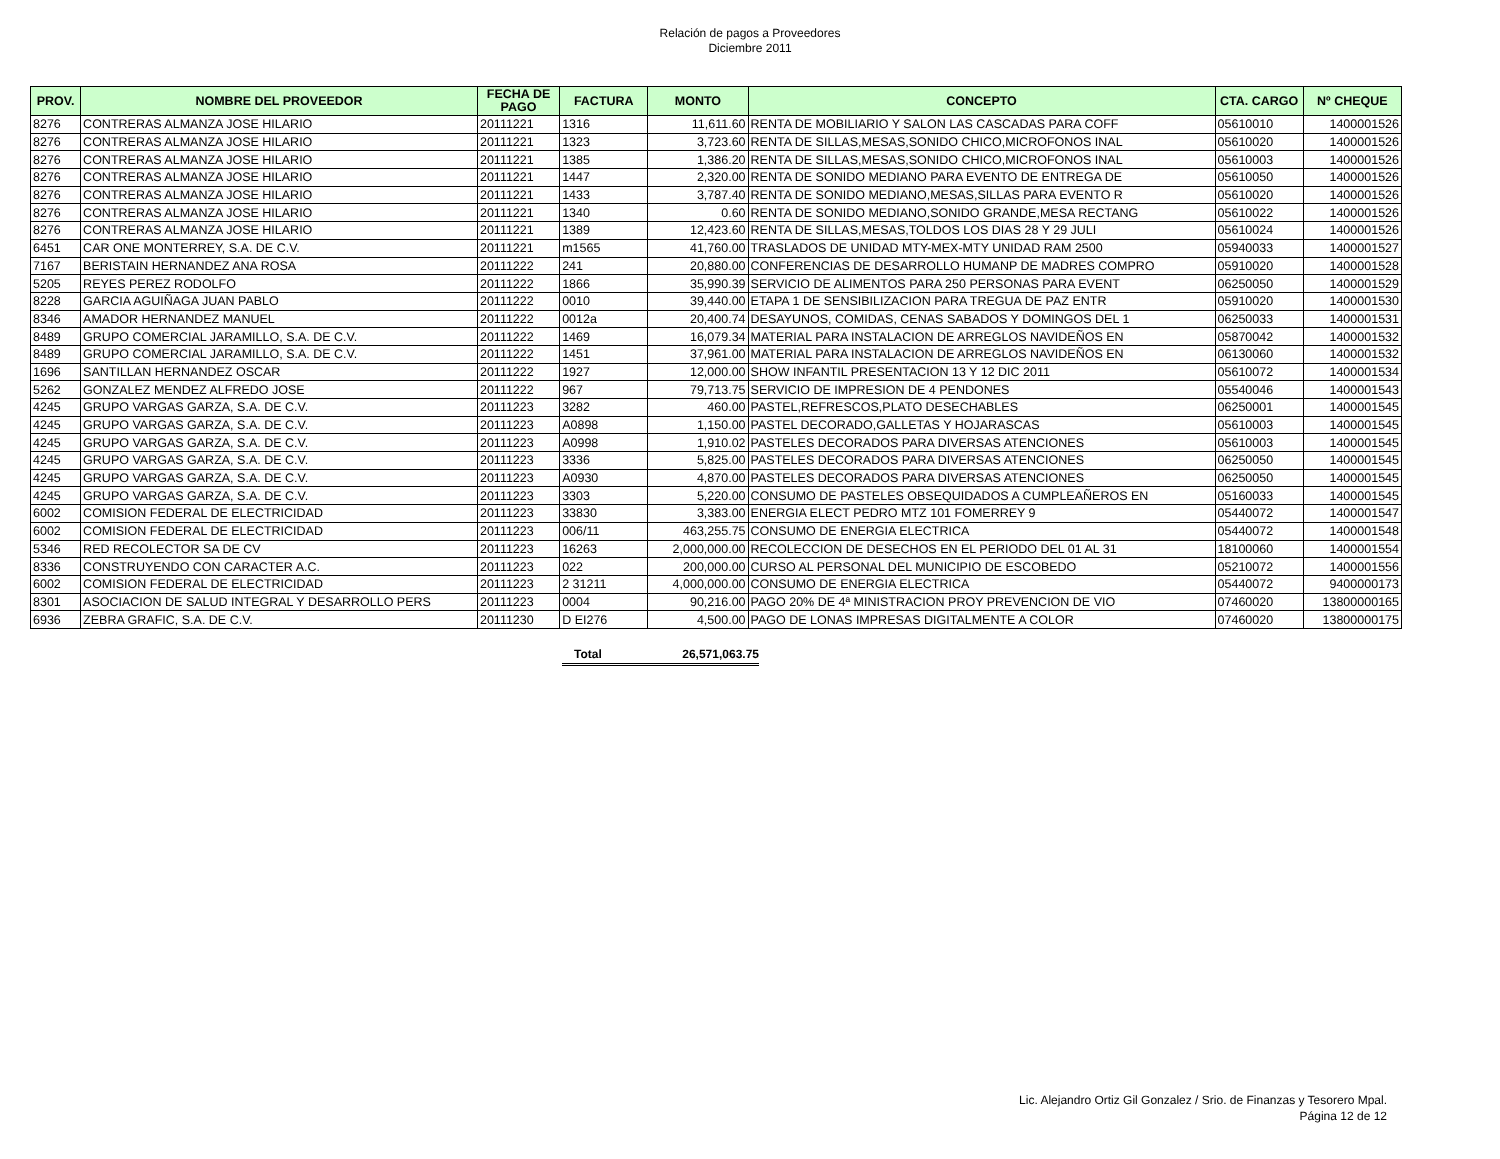Relación de pagos a Proveedores
Diciembre 2011
| PROV. | NOMBRE DEL PROVEEDOR | FECHA DE PAGO | FACTURA | MONTO | CONCEPTO | CTA. CARGO | Nº CHEQUE |
| --- | --- | --- | --- | --- | --- | --- | --- |
| 8276 | CONTRERAS ALMANZA JOSE HILARIO | 20111221 | 1316 | 11,611.60 | RENTA DE MOBILIARIO Y SALON LAS CASCADAS PARA COFF | 05610010 | 1400001526 |
| 8276 | CONTRERAS ALMANZA JOSE HILARIO | 20111221 | 1323 | 3,723.60 | RENTA DE SILLAS,MESAS,SONIDO CHICO,MICROFONOS INAL | 05610020 | 1400001526 |
| 8276 | CONTRERAS ALMANZA JOSE HILARIO | 20111221 | 1385 | 1,386.20 | RENTA DE SILLAS,MESAS,SONIDO CHICO,MICROFONOS INAL | 05610003 | 1400001526 |
| 8276 | CONTRERAS ALMANZA JOSE HILARIO | 20111221 | 1447 | 2,320.00 | RENTA DE SONIDO MEDIANO PARA EVENTO DE ENTREGA DE | 05610050 | 1400001526 |
| 8276 | CONTRERAS ALMANZA JOSE HILARIO | 20111221 | 1433 | 3,787.40 | RENTA DE SONIDO MEDIANO,MESAS,SILLAS PARA EVENTO R | 05610020 | 1400001526 |
| 8276 | CONTRERAS ALMANZA JOSE HILARIO | 20111221 | 1340 | 0.60 | RENTA DE SONIDO MEDIANO,SONIDO GRANDE,MESA RECTANG | 05610022 | 1400001526 |
| 8276 | CONTRERAS ALMANZA JOSE HILARIO | 20111221 | 1389 | 12,423.60 | RENTA DE SILLAS,MESAS,TOLDOS LOS DIAS 28 Y 29 JULI | 05610024 | 1400001526 |
| 6451 | CAR ONE MONTERREY, S.A. DE C.V. | 20111221 | m1565 | 41,760.00 | TRASLADOS DE UNIDAD MTY-MEX-MTY UNIDAD RAM 2500 | 05940033 | 1400001527 |
| 7167 | BERISTAIN HERNANDEZ ANA ROSA | 20111222 | 241 | 20,880.00 | CONFERENCIAS DE DESARROLLO HUMANP DE MADRES COMPRO | 05910020 | 1400001528 |
| 5205 | REYES PEREZ RODOLFO | 20111222 | 1866 | 35,990.39 | SERVICIO DE ALIMENTOS PARA 250 PERSONAS PARA EVENT | 06250050 | 1400001529 |
| 8228 | GARCIA AGUIÑAGA JUAN PABLO | 20111222 | 0010 | 39,440.00 | ETAPA 1 DE SENSIBILIZACION PARA TREGUA DE PAZ ENTR | 05910020 | 1400001530 |
| 8346 | AMADOR HERNANDEZ MANUEL | 20111222 | 0012a | 20,400.74 | DESAYUNOS, COMIDAS, CENAS SABADOS Y DOMINGOS DEL 1 | 06250033 | 1400001531 |
| 8489 | GRUPO COMERCIAL JARAMILLO, S.A. DE C.V. | 20111222 | 1469 | 16,079.34 | MATERIAL PARA INSTALACION DE ARREGLOS NAVIDEÑOS EN | 05870042 | 1400001532 |
| 8489 | GRUPO COMERCIAL JARAMILLO, S.A. DE C.V. | 20111222 | 1451 | 37,961.00 | MATERIAL PARA INSTALACION DE ARREGLOS NAVIDEÑOS EN | 06130060 | 1400001532 |
| 1696 | SANTILLAN HERNANDEZ OSCAR | 20111222 | 1927 | 12,000.00 | SHOW INFANTIL PRESENTACION 13 Y 12 DIC 2011 | 05610072 | 1400001534 |
| 5262 | GONZALEZ MENDEZ ALFREDO JOSE | 20111222 | 967 | 79,713.75 | SERVICIO DE IMPRESION DE 4 PENDONES | 05540046 | 1400001543 |
| 4245 | GRUPO VARGAS GARZA, S.A. DE C.V. | 20111223 | 3282 | 460.00 | PASTEL,REFRESCOS,PLATO DESECHABLES | 06250001 | 1400001545 |
| 4245 | GRUPO VARGAS GARZA, S.A. DE C.V. | 20111223 | A0898 | 1,150.00 | PASTEL DECORADO,GALLETAS Y HOJARASCAS | 05610003 | 1400001545 |
| 4245 | GRUPO VARGAS GARZA, S.A. DE C.V. | 20111223 | A0998 | 1,910.02 | PASTELES DECORADOS PARA DIVERSAS ATENCIONES | 05610003 | 1400001545 |
| 4245 | GRUPO VARGAS GARZA, S.A. DE C.V. | 20111223 | 3336 | 5,825.00 | PASTELES DECORADOS PARA DIVERSAS ATENCIONES | 06250050 | 1400001545 |
| 4245 | GRUPO VARGAS GARZA, S.A. DE C.V. | 20111223 | A0930 | 4,870.00 | PASTELES DECORADOS PARA DIVERSAS ATENCIONES | 06250050 | 1400001545 |
| 4245 | GRUPO VARGAS GARZA, S.A. DE C.V. | 20111223 | 3303 | 5,220.00 | CONSUMO DE PASTELES OBSEQUIDADOS A CUMPLEAÑEROS EN | 05160033 | 1400001545 |
| 6002 | COMISION FEDERAL DE ELECTRICIDAD | 20111223 | 33830 | 3,383.00 | ENERGIA ELECT PEDRO MTZ 101 FOMERREY 9 | 05440072 | 1400001547 |
| 6002 | COMISION FEDERAL DE ELECTRICIDAD | 20111223 | 006/11 | 463,255.75 | CONSUMO DE ENERGIA ELECTRICA | 05440072 | 1400001548 |
| 5346 | RED RECOLECTOR SA DE CV | 20111223 | 16263 | 2,000,000.00 | RECOLECCION DE DESECHOS EN EL PERIODO DEL 01 AL 31 | 18100060 | 1400001554 |
| 8336 | CONSTRUYENDO CON CARACTER A.C. | 20111223 | 022 | 200,000.00 | CURSO AL PERSONAL DEL MUNICIPIO DE ESCOBEDO | 05210072 | 1400001556 |
| 6002 | COMISION FEDERAL DE ELECTRICIDAD | 20111223 | 2 31211 | 4,000,000.00 | CONSUMO DE ENERGIA ELECTRICA | 05440072 | 9400000173 |
| 8301 | ASOCIACION DE SALUD INTEGRAL Y DESARROLLO PERS | 20111223 | 0004 | 90,216.00 | PAGO 20% DE 4ª MINISTRACION PROY PREVENCION DE VIO | 07460020 | 13800000165 |
| 6936 | ZEBRA GRAFIC, S.A. DE C.V. | 20111230 | D EI276 | 4,500.00 | PAGO DE LONAS IMPRESAS DIGITALMENTE A COLOR | 07460020 | 13800000175 |
Total 26,571,063.75
Lic. Alejandro Ortiz Gil Gonzalez / Srio. de Finanzas y Tesorero Mpal.
Página 12 de 12